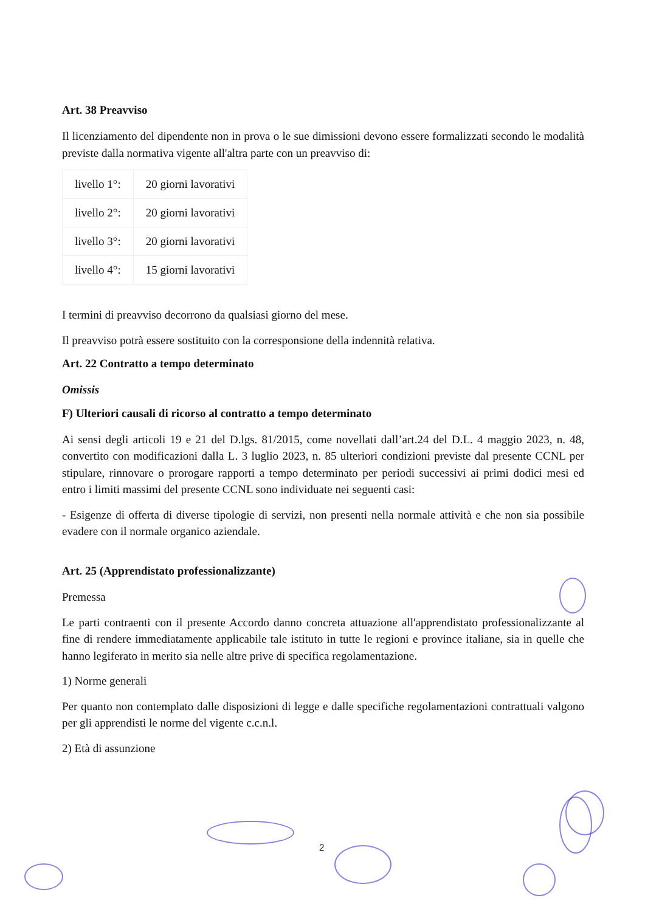Art. 38 Preavviso
Il licenziamento del dipendente non in prova o le sue dimissioni devono essere formalizzati secondo le modalità previste dalla normativa vigente all'altra parte con un preavviso di:
| livello 1°: | 20 giorni lavorativi |
| livello 2°: | 20 giorni lavorativi |
| livello 3°: | 20 giorni lavorativi |
| livello 4°: | 15 giorni lavorativi |
I termini di preavviso decorrono da qualsiasi giorno del mese.
Il preavviso potrà essere sostituito con la corresponsione della indennità relativa.
Art. 22 Contratto a tempo determinato
Omissis
F) Ulteriori causali di ricorso al contratto a tempo determinato
Ai sensi degli articoli 19 e 21 del D.lgs. 81/2015, come novellati dall’art.24 del D.L. 4 maggio 2023, n. 48, convertito con modificazioni dalla L. 3 luglio 2023, n. 85 ulteriori condizioni previste dal presente CCNL per stipulare, rinnovare o prorogare rapporti a tempo determinato per periodi successivi ai primi dodici mesi ed entro i limiti massimi del presente CCNL sono individuate nei seguenti casi:
- Esigenze di offerta di diverse tipologie di servizi, non presenti nella normale attività e che non sia possibile evadere con il normale organico aziendale.
Art. 25 (Apprendistato professionalizzante)
Premessa
Le parti contraenti con il presente Accordo danno concreta attuazione all'apprendistato professionalizzante al fine di rendere immediatamente applicabile tale istituto in tutte le regioni e province italiane, sia in quelle che hanno legiferato in merito sia nelle altre prive di specifica regolamentazione.
1) Norme generali
Per quanto non contemplato dalle disposizioni di legge e dalle specifiche regolamentazioni contrattuali valgono per gli apprendisti le norme del vigente c.c.n.l.
2) Età di assunzione
2